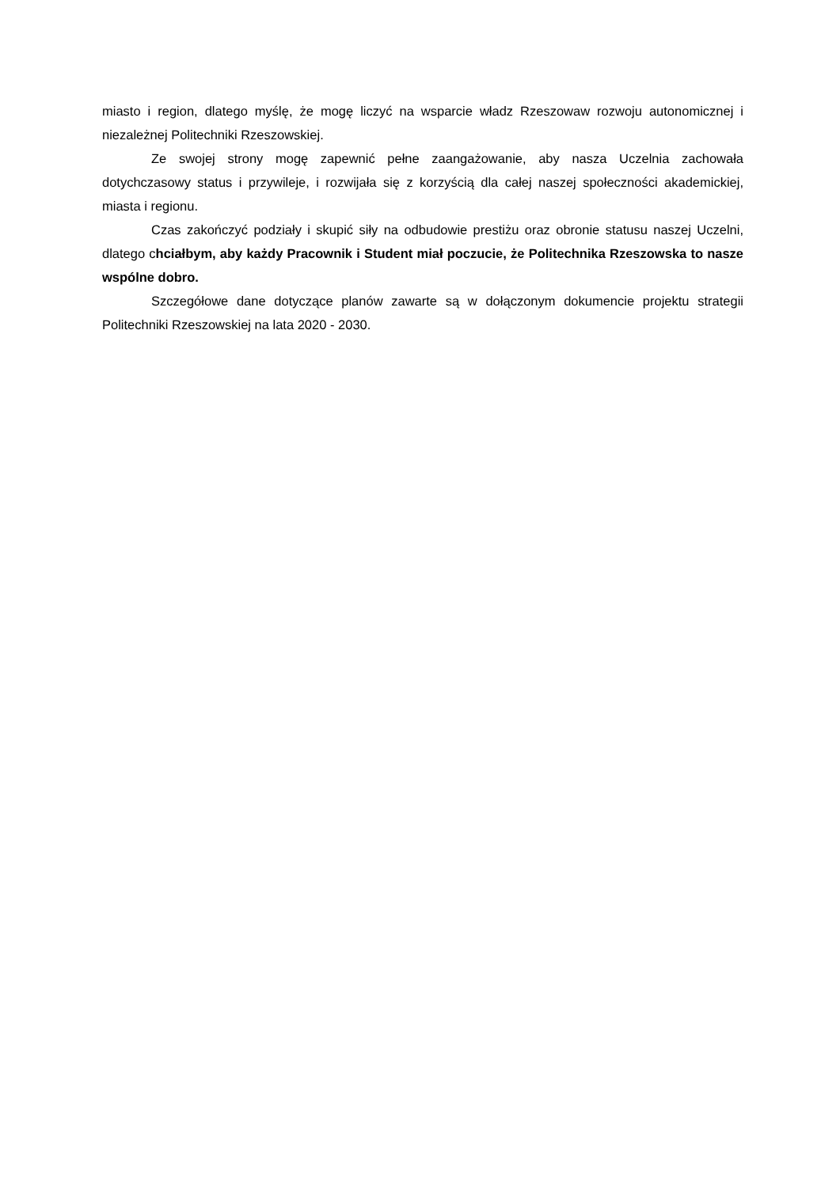miasto i region, dlatego myślę, że mogę liczyć na wsparcie władz Rzeszowaw rozwoju autonomicznej i niezależnej Politechniki Rzeszowskiej.
Ze swojej strony mogę zapewnić pełne zaangażowanie, aby nasza Uczelnia zachowała dotychczasowy status i przywileje, i rozwijała się z korzyścią dla całej naszej społeczności akademickiej, miasta i regionu.
Czas zakończyć podziały i skupić siły na odbudowie prestiżu oraz obronie statusu naszej Uczelni, dlatego chciałbym, aby każdy Pracownik i Student miał poczucie, że Politechnika Rzeszowska to nasze wspólne dobro.
Szczegółowe dane dotyczące planów zawarte są w dołączonym dokumencie projektu strategii Politechniki Rzeszowskiej na lata 2020 - 2030.